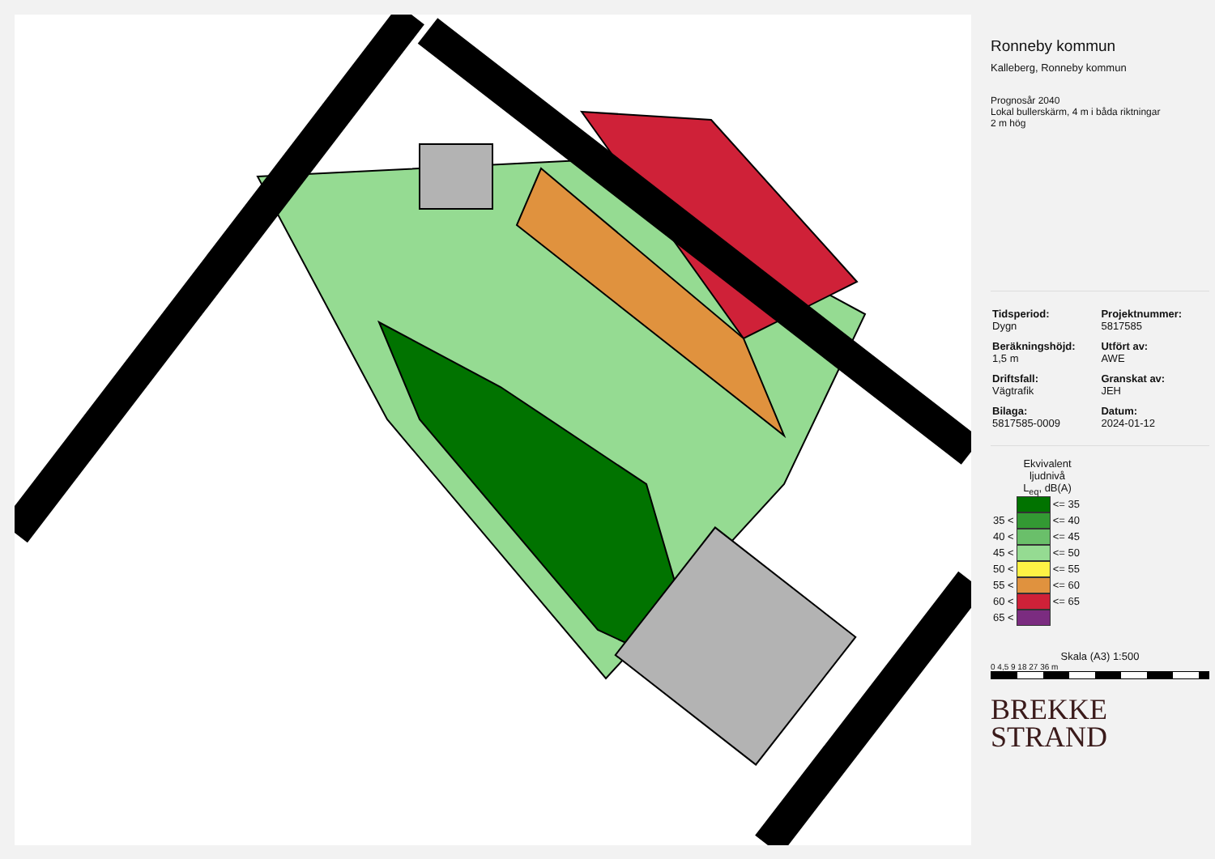Ronneby kommun
Kalleberg, Ronneby kommun
Prognosår 2040
Lokal bullerskärm, 4 m i båda riktningar
2 m hög
| Tidsperiod: Dygn | Projektnummer: 5817585 |
| Beräkningshöjd: 1,5 m | Utfört av: AWE |
| Driftsfall: Vägtrafik | Granskat av: JEH |
| Bilaga: 5817585-0009 | Datum: 2024-01-12 |
Ekvivalent
ljudnivå
L<sub>eq</sub>, dB(A)
| | | <= 35 |
| 35 < | | <= 40 |
| 40 < | | <= 45 |
| 45 < | | <= 50 |
| 50 < | | <= 55 |
| 55 < | | <= 60 |
| 60 < | | <= 65 |
| 65 < | | |
Skala (A3) 1:500
0 4,5 9 18 27 36 m
BREKKE
STRAND